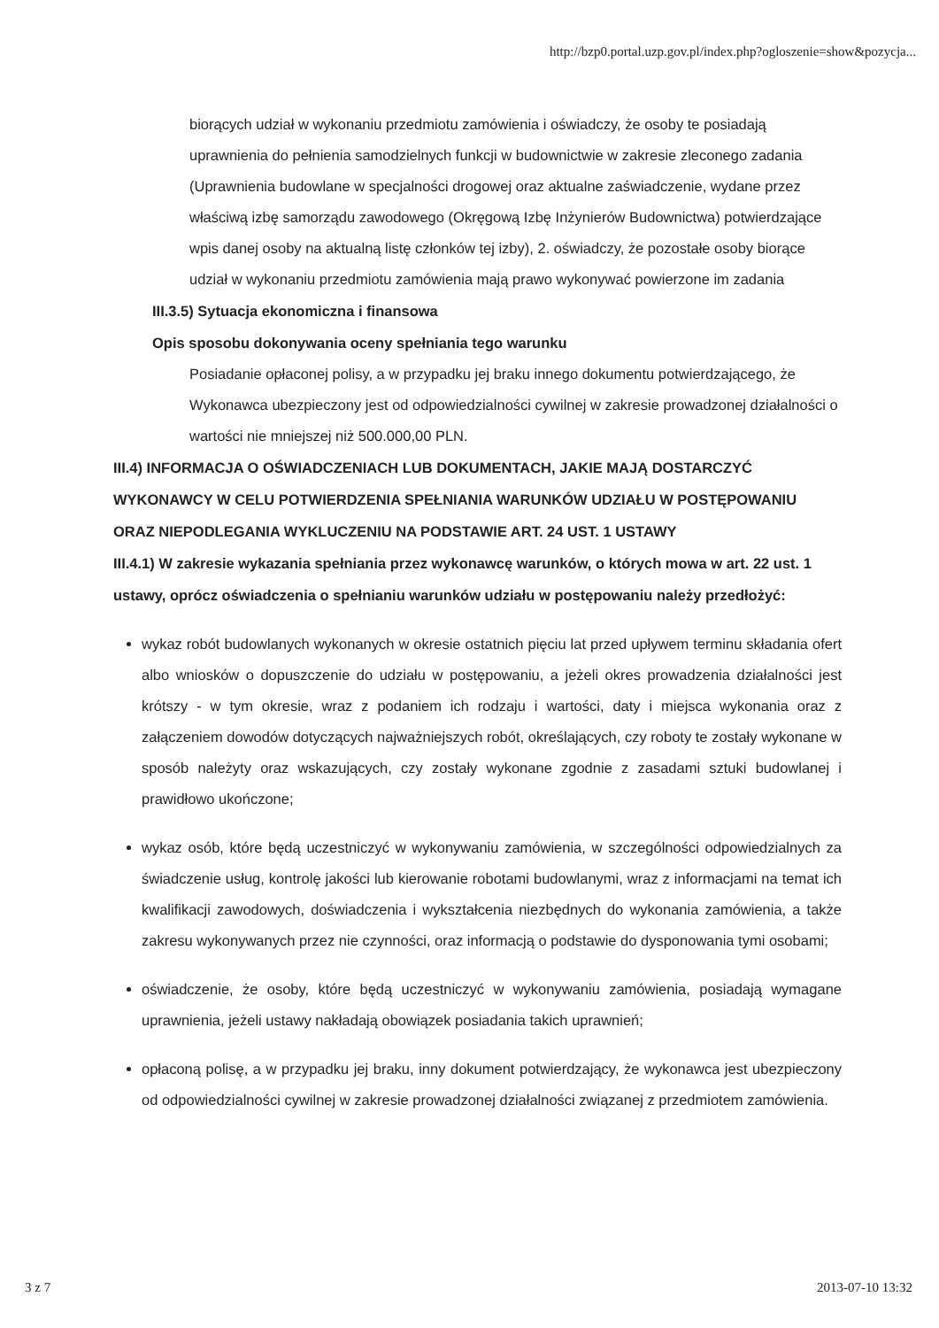http://bzp0.portal.uzp.gov.pl/index.php?ogloszenie=show&pozycja...
biorących udział w wykonaniu przedmiotu zamówienia i oświadczy, że osoby te posiadają uprawnienia do pełnienia samodzielnych funkcji w budownictwie w zakresie zleconego zadania (Uprawnienia budowlane w specjalności drogowej oraz aktualne zaświadczenie, wydane przez właściwą izbę samorządu zawodowego (Okręgową Izbę Inżynierów Budownictwa) potwierdzające wpis danej osoby na aktualną listę członków tej izby), 2. oświadczy, że pozostałe osoby biorące udział w wykonaniu przedmiotu zamówienia mają prawo wykonywać powierzone im zadania
III.3.5) Sytuacja ekonomiczna i finansowa
Opis sposobu dokonywania oceny spełniania tego warunku
Posiadanie opłaconej polisy, a w przypadku jej braku innego dokumentu potwierdzającego, że Wykonawca ubezpieczony jest od odpowiedzialności cywilnej w zakresie prowadzonej działalności o wartości nie mniejszej niż 500.000,00 PLN.
III.4) INFORMACJA O OŚWIADCZENIACH LUB DOKUMENTACH, JAKIE MAJĄ DOSTARCZYĆ WYKONAWCY W CELU POTWIERDZENIA SPEŁNIANIA WARUNKÓW UDZIAŁU W POSTĘPOWANIU ORAZ NIEPODLEGANIA WYKLUCZENIU NA PODSTAWIE ART. 24 UST. 1 USTAWY
III.4.1) W zakresie wykazania spełniania przez wykonawcę warunków, o których mowa w art. 22 ust. 1 ustawy, oprócz oświadczenia o spełnianiu warunków udziału w postępowaniu należy przedłożyć:
wykaz robót budowlanych wykonanych w okresie ostatnich pięciu lat przed upływem terminu składania ofert albo wniosków o dopuszczenie do udziału w postępowaniu, a jeżeli okres prowadzenia działalności jest krótszy - w tym okresie, wraz z podaniem ich rodzaju i wartości, daty i miejsca wykonania oraz z załączeniem dowodów dotyczących najważniejszych robót, określających, czy roboty te zostały wykonane w sposób należyty oraz wskazujących, czy zostały wykonane zgodnie z zasadami sztuki budowlanej i prawidłowo ukończone;
wykaz osób, które będą uczestniczyć w wykonywaniu zamówienia, w szczególności odpowiedzialnych za świadczenie usług, kontrolę jakości lub kierowanie robotami budowlanymi, wraz z informacjami na temat ich kwalifikacji zawodowych, doświadczenia i wykształcenia niezbędnych do wykonania zamówienia, a także zakresu wykonywanych przez nie czynności, oraz informacją o podstawie do dysponowania tymi osobami;
oświadczenie, że osoby, które będą uczestniczyć w wykonywaniu zamówienia, posiadają wymagane uprawnienia, jeżeli ustawy nakładają obowiązek posiadania takich uprawnień;
opłaconą polisę, a w przypadku jej braku, inny dokument potwierdzający, że wykonawca jest ubezpieczony od odpowiedzialności cywilnej w zakresie prowadzonej działalności związanej z przedmiotem zamówienia.
3 z 7 2013-07-10 13:32